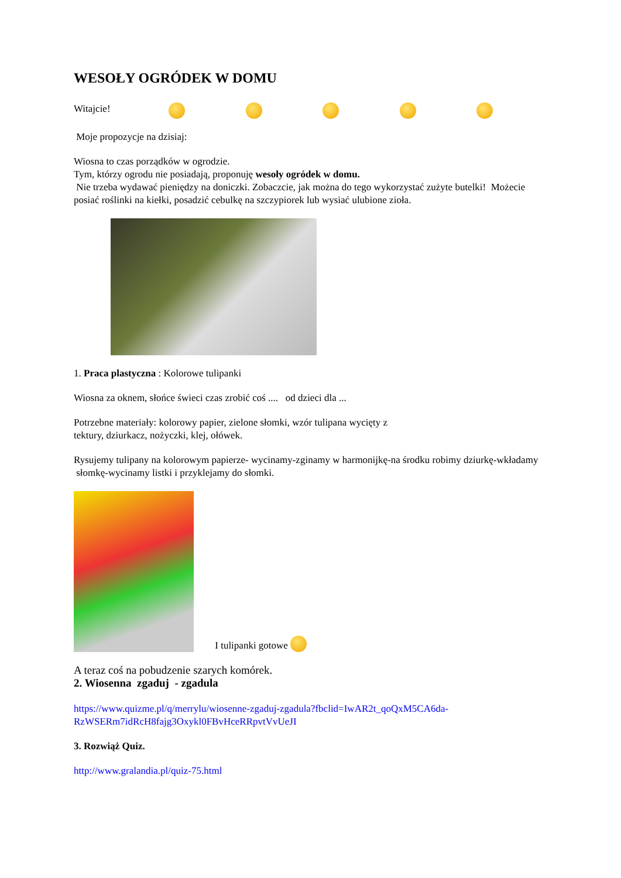WESOŁY OGRÓDEK W DOMU
Witajcie!
Moje propozycje na dzisiaj:
Wiosna to czas porządków w ogrodzie.
Tym, którzy ogrodu nie posiadają, proponuję wesoły ogródek w domu.
Nie trzeba wydawać pieniędzy na doniczki. Zobaczcie, jak można do tego wykorzystać zużyte butelki! Możecie posiać roślinki na kiełki, posadzić cebulkę na szczypiorek lub wysiać ulubione zioła.
1. Praca plastyczna : Kolorowe tulipanki
Wiosna za oknem, słońce świeci czas zrobić coś .... od dzieci dla ...
Potrzebne materiały: kolorowy papier, zielone słomki, wzór tulipana wycięty z
tektury, dziurkacz, nożyczki, klej, ołówek.
Rysujemy tulipany na kolorowym papierze- wycinamy-zginamy w harmonijkę-na środku robimy dziurkę-wkładamy słomkę-wycinamy listki i przyklejamy do słomki.
I tulipanki gotowe
A teraz coś na pobudzenie szarych komórek.
2. Wiosenna zgaduj - zgadula
https://www.quizme.pl/q/merrylu/wiosenne-zgaduj-zgadula?fbclid=IwAR2t_qoQxM5CA6da-RzWSERm7idRcH8fajg3Oxykl0FBvHceRRpvtVvUeJI
3. Rozwiąż Quiz.
http://www.gralandia.pl/quiz-75.html